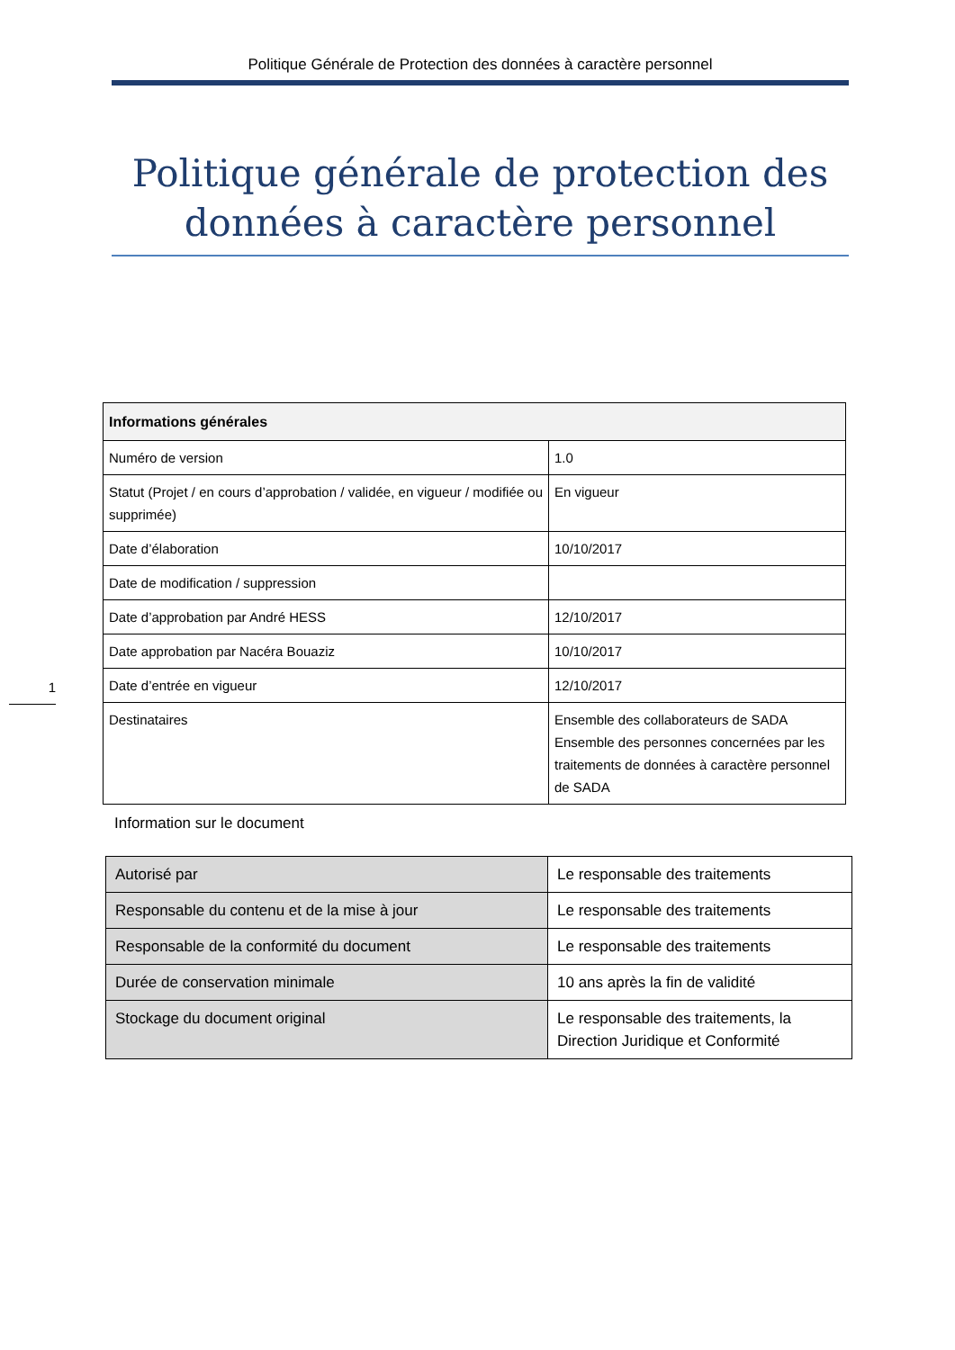Politique Générale de Protection des données à caractère personnel
Politique générale de protection des données à caractère personnel
| Informations générales | |
| --- | --- |
| Numéro de version | 1.0 |
| Statut (Projet / en cours d’approbation / validée, en vigueur / modifiée ou supprimée) | En vigueur |
| Date d’élaboration | 10/10/2017 |
| Date de modification / suppression | |
| Date d’approbation par André HESS | 12/10/2017 |
| Date approbation par Nacéra Bouaziz | 10/10/2017 |
| Date d’entrée en vigueur | 12/10/2017 |
| Destinataires | Ensemble des collaborateurs de SADA Ensemble des personnes concernées par les traitements de données à caractère personnel de SADA |
1
Information sur le document
| Autorisé par | Le responsable des traitements |
| Responsable du contenu et de la mise à jour | Le responsable des traitements |
| Responsable de la conformité du document | Le responsable des traitements |
| Durée de conservation minimale | 10 ans après la fin de validité |
| Stockage du document original | Le responsable des traitements, la Direction Juridique et Conformité |